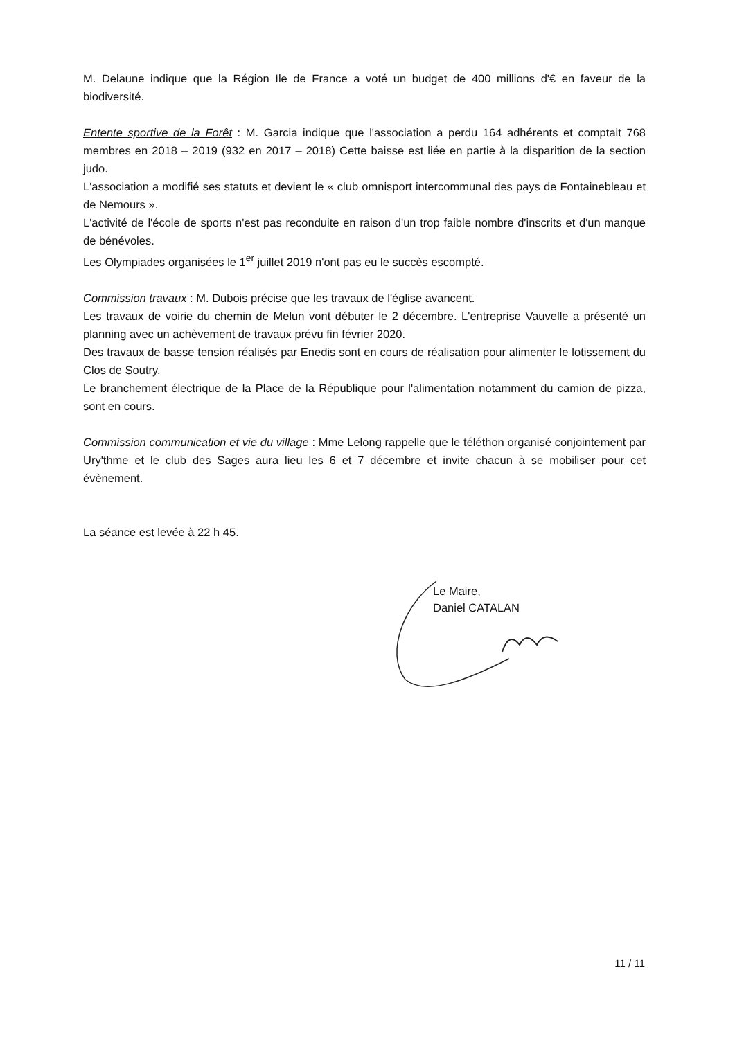M. Delaune indique que la Région Ile de France a voté un budget de 400 millions d'€ en faveur de la biodiversité.
Entente sportive de la Forêt : M. Garcia indique que l'association a perdu 164 adhérents et comptait 768 membres en 2018 – 2019 (932 en 2017 – 2018) Cette baisse est liée en partie à la disparition de la section judo.
L'association a modifié ses statuts et devient le « club omnisport intercommunal des pays de Fontainebleau et de Nemours ».
L'activité de l'école de sports n'est pas reconduite en raison d'un trop faible nombre d'inscrits et d'un manque de bénévoles.
Les Olympiades organisées le 1<sup>er</sup> juillet 2019 n'ont pas eu le succès escompté.
Commission travaux : M. Dubois précise que les travaux de l'église avancent.
Les travaux de voirie du chemin de Melun vont débuter le 2 décembre. L'entreprise Vauvelle a présenté un planning avec un achèvement de travaux prévu fin février 2020.
Des travaux de basse tension réalisés par Enedis sont en cours de réalisation pour alimenter le lotissement du Clos de Soutry.
Le branchement électrique de la Place de la République pour l'alimentation notamment du camion de pizza, sont en cours.
Commission communication et vie du village : Mme Lelong rappelle que le téléthon organisé conjointement par Ury'thme et le club des Sages aura lieu les 6 et 7 décembre et invite chacun à se mobiliser pour cet évènement.
La séance est levée à 22 h 45.
Le Maire,
Daniel CATALAN
11 / 11